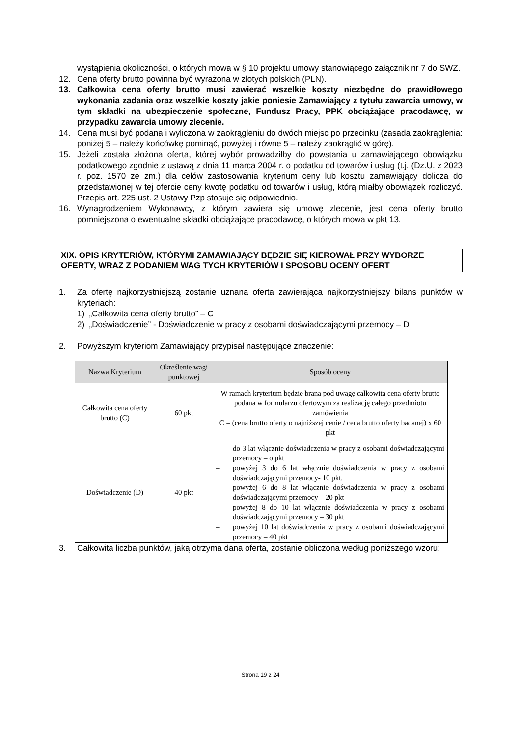wystąpienia okoliczności, o których mowa w § 10 projektu umowy stanowiącego załącznik nr 7 do SWZ.
12. Cena oferty brutto powinna być wyrażona w złotych polskich (PLN).
13. Całkowita cena oferty brutto musi zawierać wszelkie koszty niezbędne do prawidłowego wykonania zadania oraz wszelkie koszty jakie poniesie Zamawiający z tytułu zawarcia umowy, w tym składki na ubezpieczenie społeczne, Fundusz Pracy, PPK obciążające pracodawcę, w przypadku zawarcia umowy zlecenie.
14. Cena musi być podana i wyliczona w zaokrągleniu do dwóch miejsc po przecinku (zasada zaokrąglenia: poniżej 5 – należy końcówkę pominąć, powyżej i równe 5 – należy zaokrąglić w górę).
15. Jeżeli została złożona oferta, której wybór prowadziłby do powstania u zamawiającego obowiązku podatkowego zgodnie z ustawą z dnia 11 marca 2004 r. o podatku od towarów i usług (t.j. (Dz.U. z 2023 r. poz. 1570 ze zm.) dla celów zastosowania kryterium ceny lub kosztu zamawiający dolicza do przedstawionej w tej ofercie ceny kwotę podatku od towarów i usług, którą miałby obowiązek rozliczyć. Przepis art. 225 ust. 2 Ustawy Pzp stosuje się odpowiednio.
16. Wynagrodzeniem Wykonawcy, z którym zawiera się umowę zlecenie, jest cena oferty brutto pomniejszona o ewentualne składki obciążające pracodawcę, o których mowa w pkt 13.
XIX. OPIS KRYTERIÓW, KTÓRYMI ZAMAWIAJĄCY BĘDZIE SIĘ KIEROWAŁ PRZY WYBORZE OFERTY, WRAZ Z PODANIEM WAG TYCH KRYTERIÓW I SPOSOBU OCENY OFERT
1. Za ofertę najkorzystniejszą zostanie uznana oferta zawierająca najkorzystniejszy bilans punktów w kryteriach:
1) „Całkowita cena oferty brutto” – C
2) „Doświadczenie” - Doświadczenie w pracy z osobami doświadczającymi przemocy – D
2. Powyższym kryteriom Zamawiający przypisał następujące znaczenie:
| Nazwa Kryterium | Określenie wagi punktowej | Sposób oceny |
| --- | --- | --- |
| Całkowita cena oferty brutto (C) | 60 pkt | W ramach kryterium będzie brana pod uwagę całkowita cena oferty brutto podana w formularzu ofertowym za realizację całego przedmiotu zamówienia C = (cena brutto oferty o najniższej cenie / cena brutto oferty badanej) x 60 pkt |
| Doświadczenie (D) | 40 pkt | – do 3 lat włącznie doświadczenia w pracy z osobami doświadczającymi przemocy – o pkt – powyżej 3 do 6 lat włącznie doświadczenia w pracy z osobami doświadczającymi przemocy- 10 pkt. – powyżej 6 do 8 lat włącznie doświadczenia w pracy z osobami doświadczającymi przemocy – 20 pkt – powyżej 8 do 10 lat włącznie doświadczenia w pracy z osobami doświadczającymi przemocy – 30 pkt – powyżej 10 lat doświadczenia w pracy z osobami doświadczającymi przemocy – 40 pkt |
3. Całkowita liczba punktów, jaką otrzyma dana oferta, zostanie obliczona według poniższego wzoru:
Strona 19 z 24